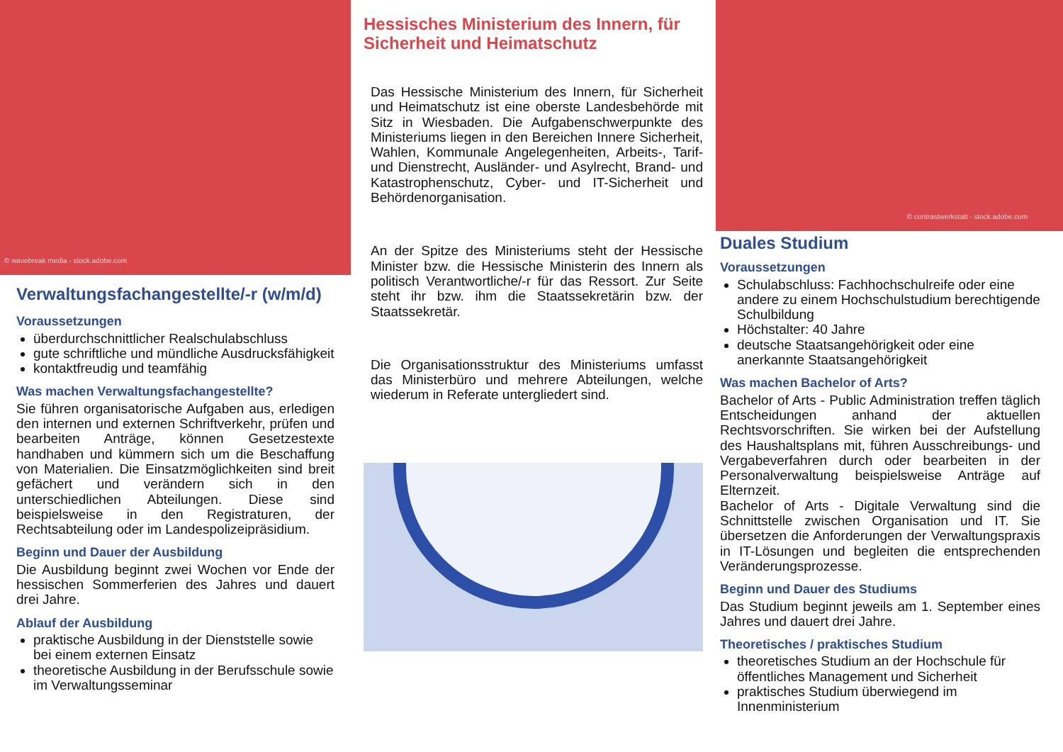© wavebreak media - stock.adobe.com
Verwaltungsfachangestellte/-r (w/m/d)
Voraussetzungen
überdurchschnittlicher Realschulabschluss
gute schriftliche und mündliche Ausdrucksfähigkeit
kontaktfreudig und teamfähig
Was machen Verwaltungsfachangestellte?
Sie führen organisatorische Aufgaben aus, erledigen den internen und externen Schriftverkehr, prüfen und bearbeiten Anträge, können Gesetzestexte handhaben und kümmern sich um die Beschaffung von Materialien. Die Einsatzmöglichkeiten sind breit gefächert und verändern sich in den unterschiedlichen Abteilungen. Diese sind beispielsweise in den Registraturen, der Rechtsabteilung oder im Landespolizeipräsidium.
Beginn und Dauer der Ausbildung
Die Ausbildung beginnt zwei Wochen vor Ende der hessischen Sommerferien des Jahres und dauert drei Jahre.
Ablauf der Ausbildung
praktische Ausbildung in der Dienststelle sowie bei einem externen Einsatz
theoretische Ausbildung in der Berufsschule sowie im Verwaltungsseminar
Hessisches Ministerium des Innern, für Sicherheit und Heimatschutz
Das Hessische Ministerium des Innern, für Sicherheit und Heimatschutz ist eine oberste Landesbehörde mit Sitz in Wiesbaden. Die Aufgabenschwerpunkte des Ministeriums liegen in den Bereichen Innere Sicherheit, Wahlen, Kommunale Angelegenheiten, Arbeits-, Tarif- und Dienstrecht, Ausländer- und Asylrecht, Brand- und Katastrophenschutz, Cyber- und IT-Sicherheit und Behördenorganisation.
An der Spitze des Ministeriums steht der Hessische Minister bzw. die Hessische Ministerin des Innern als politisch Verantwortliche/-r für das Ressort. Zur Seite steht ihr bzw. ihm die Staatssekretärin bzw. der Staatssekretär.
Die Organisationsstruktur des Ministeriums umfasst das Ministerbüro und mehrere Abteilungen, welche wiederum in Referate untergliedert sind.
© contrastwerkstatt - stock.adobe.com
Duales Studium
Voraussetzungen
Schulabschluss: Fachhochschulreife oder eine andere zu einem Hochschulstudium berechtigende Schulbildung
Höchstalter: 40 Jahre
deutsche Staatsangehörigkeit oder eine anerkannte Staatsangehörigkeit
Was machen Bachelor of Arts?
Bachelor of Arts - Public Administration treffen täglich Entscheidungen anhand der aktuellen Rechtsvorschriften. Sie wirken bei der Aufstellung des Haushaltsplans mit, führen Ausschreibungs- und Vergabeverfahren durch oder bearbeiten in der Personalverwaltung beispielsweise Anträge auf Elternzeit.
Bachelor of Arts - Digitale Verwaltung sind die Schnittstelle zwischen Organisation und IT. Sie übersetzen die Anforderungen der Verwaltungspraxis in IT-Lösungen und begleiten die entsprechenden Veränderungsprozesse.
Beginn und Dauer des Studiums
Das Studium beginnt jeweils am 1. September eines Jahres und dauert drei Jahre.
Theoretisches / praktisches Studium
theoretisches Studium an der Hochschule für öffentliches Management und Sicherheit
praktisches Studium überwiegend im Innenministerium